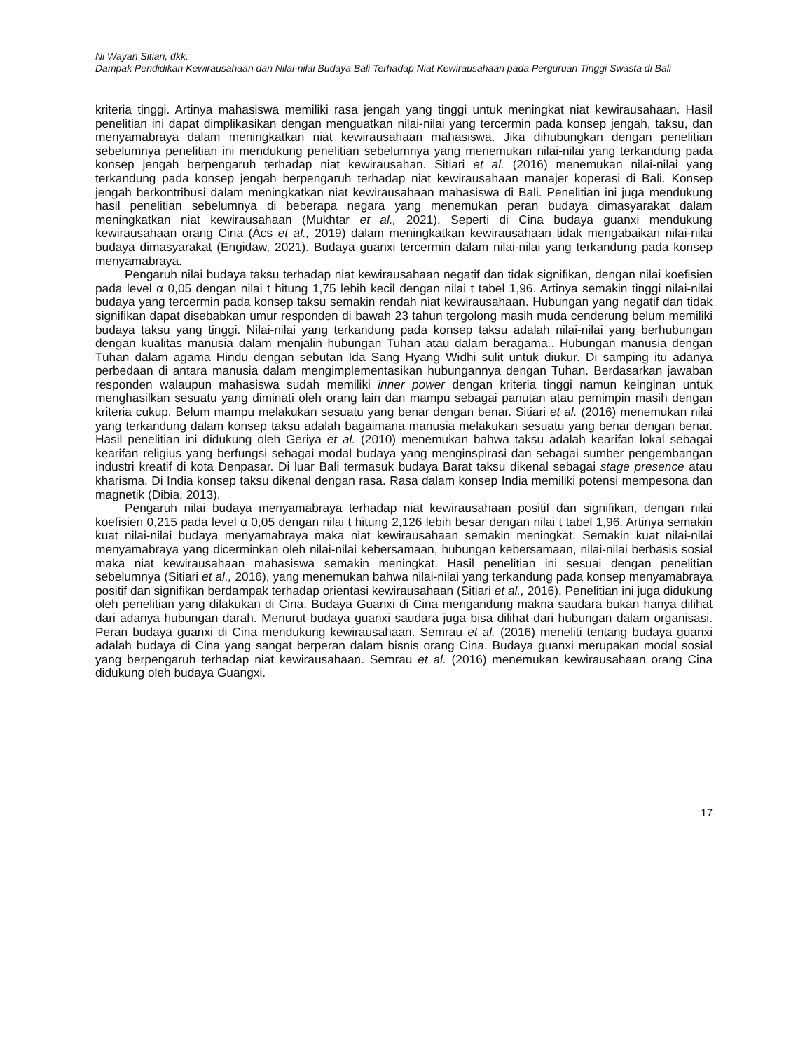Ni Wayan Sitiari, dkk.
Dampak Pendidikan Kewirausahaan dan Nilai-nilai Budaya Bali Terhadap Niat Kewirausahaan pada Perguruan Tinggi Swasta di Bali
kriteria tinggi. Artinya mahasiswa memiliki rasa jengah yang tinggi untuk meningkat niat kewirausahaan. Hasil penelitian ini dapat dimplikasikan dengan menguatkan nilai-nilai yang tercermin pada konsep jengah, taksu, dan menyamabraya dalam meningkatkan niat kewirausahaan mahasiswa. Jika dihubungkan dengan penelitian sebelumnya penelitian ini mendukung penelitian sebelumnya yang menemukan nilai-nilai yang terkandung pada konsep jengah berpengaruh terhadap niat kewirausahan. Sitiari et al. (2016) menemukan nilai-nilai yang terkandung pada konsep jengah berpengaruh terhadap niat kewirausahaan manajer koperasi di Bali. Konsep jengah berkontribusi dalam meningkatkan niat kewirausahaan mahasiswa di Bali. Penelitian ini juga mendukung hasil penelitian sebelumnya di beberapa negara yang menemukan peran budaya dimasyarakat dalam meningkatkan niat kewirausahaan (Mukhtar et al., 2021). Seperti di Cina budaya guanxi mendukung kewirausahaan orang Cina (Ács et al., 2019) dalam meningkatkan kewirausahaan tidak mengabaikan nilai-nilai budaya dimasyarakat (Engidaw, 2021). Budaya guanxi tercermin dalam nilai-nilai yang terkandung pada konsep menyamabraya.
Pengaruh nilai budaya taksu terhadap niat kewirausahaan negatif dan tidak signifikan, dengan nilai koefisien pada level α 0,05 dengan nilai t hitung 1,75 lebih kecil dengan nilai t tabel 1,96. Artinya semakin tinggi nilai-nilai budaya yang tercermin pada konsep taksu semakin rendah niat kewirausahaan. Hubungan yang negatif dan tidak signifikan dapat disebabkan umur responden di bawah 23 tahun tergolong masih muda cenderung belum memiliki budaya taksu yang tinggi. Nilai-nilai yang terkandung pada konsep taksu adalah nilai-nilai yang berhubungan dengan kualitas manusia dalam menjalin hubungan Tuhan atau dalam beragama.. Hubungan manusia dengan Tuhan dalam agama Hindu dengan sebutan Ida Sang Hyang Widhi sulit untuk diukur. Di samping itu adanya perbedaan di antara manusia dalam mengimplementasikan hubungannya dengan Tuhan. Berdasarkan jawaban responden walaupun mahasiswa sudah memiliki inner power dengan kriteria tinggi namun keinginan untuk menghasilkan sesuatu yang diminati oleh orang lain dan mampu sebagai panutan atau pemimpin masih dengan kriteria cukup. Belum mampu melakukan sesuatu yang benar dengan benar. Sitiari et al. (2016) menemukan nilai yang terkandung dalam konsep taksu adalah bagaimana manusia melakukan sesuatu yang benar dengan benar. Hasil penelitian ini didukung oleh Geriya et al. (2010) menemukan bahwa taksu adalah kearifan lokal sebagai kearifan religius yang berfungsi sebagai modal budaya yang menginspirasi dan sebagai sumber pengembangan industri kreatif di kota Denpasar. Di luar Bali termasuk budaya Barat taksu dikenal sebagai stage presence atau kharisma. Di India konsep taksu dikenal dengan rasa. Rasa dalam konsep India memiliki potensi mempesona dan magnetik (Dibia, 2013).
Pengaruh nilai budaya menyamabraya terhadap niat kewirausahaan positif dan signifikan, dengan nilai koefisien 0,215 pada level α 0,05 dengan nilai t hitung 2,126 lebih besar dengan nilai t tabel 1,96. Artinya semakin kuat nilai-nilai budaya menyamabraya maka niat kewirausahaan semakin meningkat. Semakin kuat nilai-nilai menyamabraya yang dicerminkan oleh nilai-nilai kebersamaan, hubungan kebersamaan, nilai-nilai berbasis sosial maka niat kewirausahaan mahasiswa semakin meningkat. Hasil penelitian ini sesuai dengan penelitian sebelumnya (Sitiari et al., 2016), yang menemukan bahwa nilai-nilai yang terkandung pada konsep menyamabraya positif dan signifikan berdampak terhadap orientasi kewirausahaan (Sitiari et al., 2016). Penelitian ini juga didukung oleh penelitian yang dilakukan di Cina. Budaya Guanxi di Cina mengandung makna saudara bukan hanya dilihat dari adanya hubungan darah. Menurut budaya guanxi saudara juga bisa dilihat dari hubungan dalam organisasi. Peran budaya guanxi di Cina mendukung kewirausahaan. Semrau et al. (2016) meneliti tentang budaya guanxi adalah budaya di Cina yang sangat berperan dalam bisnis orang Cina. Budaya guanxi merupakan modal sosial yang berpengaruh terhadap niat kewirausahaan. Semrau et al. (2016) menemukan kewirausahaan orang Cina didukung oleh budaya Guangxi.
17